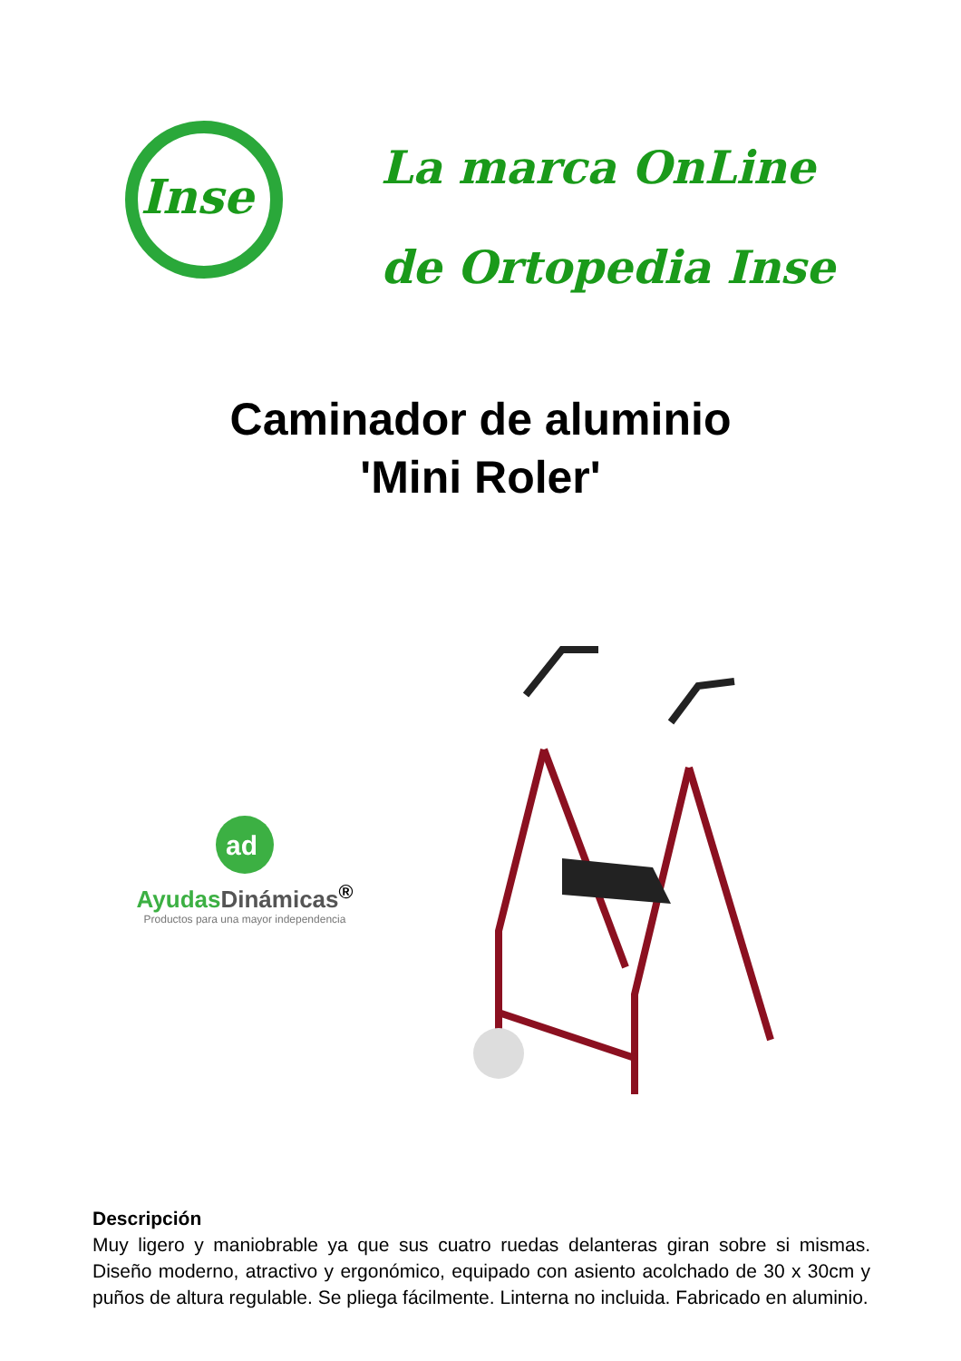Inse
La marca OnLine
de Ortopedia Inse
Caminador de aluminio
'Mini Roler'
ad
Ayudas Dinámicas<sup>®</sup>
Productos para una mayor independencia
Descripción
Muy ligero y maniobrable ya que sus cuatro ruedas delanteras giran sobre si mismas. Diseño moderno, atractivo y ergonómico, equipado con asiento acolchado de 30 x 30cm y puños de altura regulable. Se pliega fácilmente. Linterna no incluida. Fabricado en aluminio.